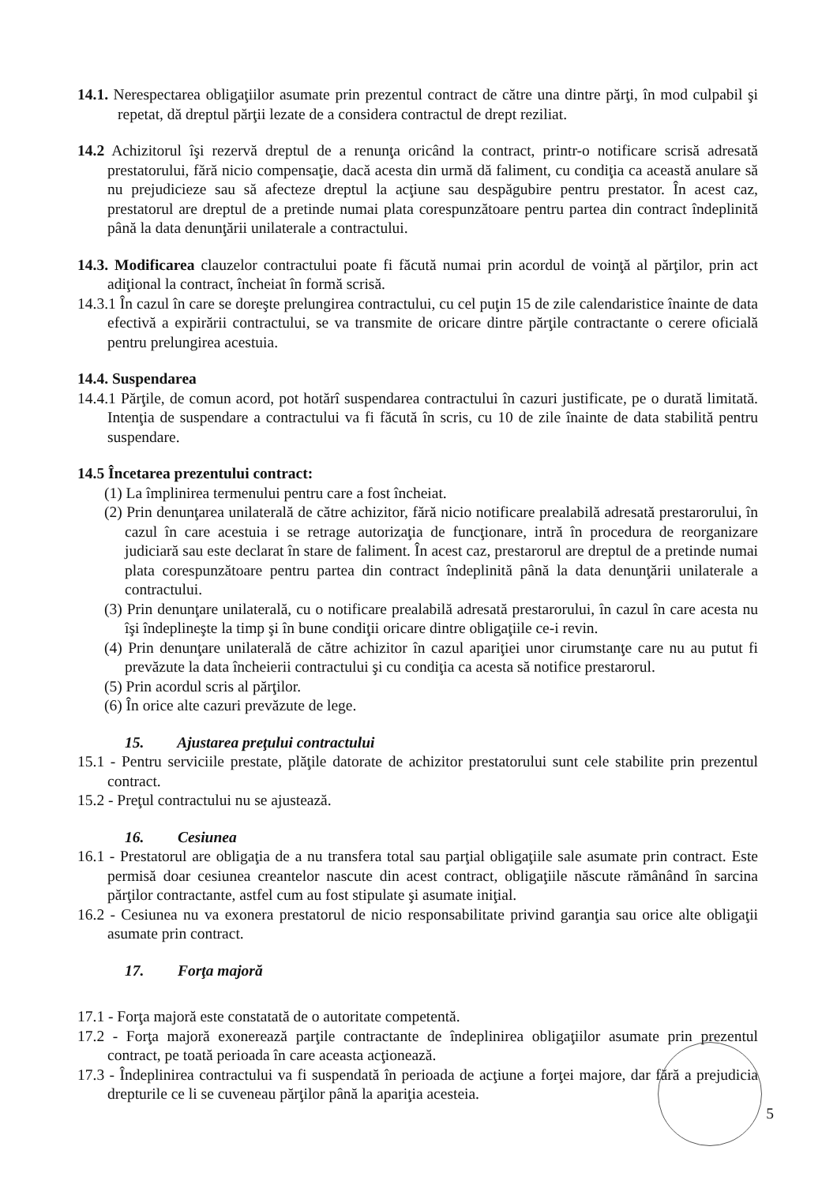14.1. Nerespectarea obligaţiilor asumate prin prezentul contract de către una dintre părţi, în mod culpabil şi repetat, dă dreptul părţii lezate de a considera contractul de drept reziliat.
14.2 Achizitorul îşi rezervă dreptul de a renunţa oricând la contract, printr-o notificare scrisă adresată prestatorului, fără nicio compensaţie, dacă acesta din urmă dă faliment, cu condiţia ca această anulare să nu prejudicieze sau să afecteze dreptul la acţiune sau despăgubire pentru prestator. În acest caz, prestatorul are dreptul de a pretinde numai plata corespunzătoare pentru partea din contract îndeplinită până la data denunţării unilaterale a contractului.
14.3. Modificarea clauzelor contractului poate fi făcută numai prin acordul de voinţă al părţilor, prin act adiţional la contract, încheiat în formă scrisă.
14.3.1 În cazul în care se doreşte prelungirea contractului, cu cel puţin 15 de zile calendaristice înainte de data efectivă a expirării contractului, se va transmite de oricare dintre părţile contractante o cerere oficială pentru prelungirea acestuia.
14.4. Suspendarea
14.4.1 Părţile, de comun acord, pot hotărî suspendarea contractului în cazuri justificate, pe o durată limitată. Intenţia de suspendare a contractului va fi făcută în scris, cu 10 de zile înainte de data stabilită pentru suspendare.
14.5 Încetarea prezentului contract:
(1) La împlinirea termenului pentru care a fost încheiat.
(2) Prin denunţarea unilaterală de către achizitor, fără nicio notificare prealabilă adresată prestarorului, în cazul în care acestuia i se retrage autorizaţia de funcţionare, intră în procedura de reorganizare judiciară sau este declarat în stare de faliment. În acest caz, prestarorul are dreptul de a pretinde numai plata corespunzătoare pentru partea din contract îndeplinită până la data denunţării unilaterale a contractului.
(3) Prin denunţare unilaterală, cu o notificare prealabilă adresată prestarorului, în cazul în care acesta nu îşi îndeplineşte la timp şi în bune condiţii oricare dintre obligaţiile ce-i revin.
(4) Prin denunţare unilaterală de către achizitor în cazul apariţiei unor cirumstanţe care nu au putut fi prevăzute la data încheierii contractului şi cu condiţia ca acesta să notifice prestarorul.
(5) Prin acordul scris al părţilor.
(6) În orice alte cazuri prevăzute de lege.
15. Ajustarea preţului contractului
15.1 - Pentru serviciile prestate, plăţile datorate de achizitor prestatorului sunt cele stabilite prin prezentul contract.
15.2 - Preţul contractului nu se ajustează.
16. Cesiunea
16.1 - Prestatorul are obligaţia de a nu transfera total sau parţial obligaţiile sale asumate prin contract. Este permisă doar cesiunea creantelor nascute din acest contract, obligaţiile născute rămânând în sarcina părţilor contractante, astfel cum au fost stipulate şi asumate iniţial.
16.2 - Cesiunea nu va exonera prestatorul de nicio responsabilitate privind garanţia sau orice alte obligaţii asumate prin contract.
17. Forţa majoră
17.1 - Forţa majoră este constatată de o autoritate competentă.
17.2 - Forţa majoră exonerează parţile contractante de îndeplinirea obligaţiilor asumate prin prezentul contract, pe toată perioada în care aceasta acţionează.
17.3 - Îndeplinirea contractului va fi suspendată în perioada de acţiune a forţei majore, dar fără a prejudicia drepturile ce li se cuveneau părţilor până la apariţia acesteia.
5